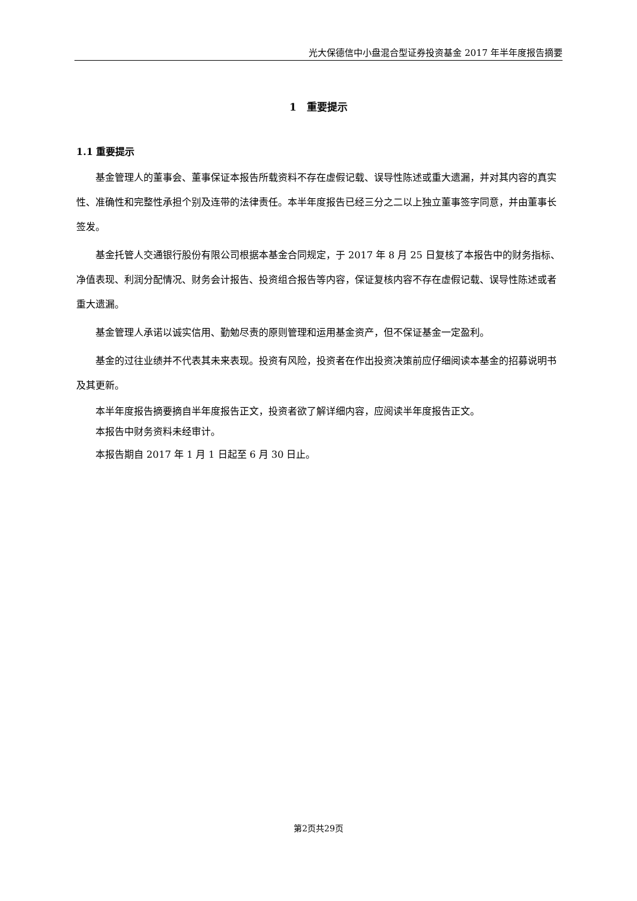光大保德信中小盘混合型证券投资基金 2017 年半年度报告摘要
1　重要提示
1.1 重要提示
基金管理人的董事会、董事保证本报告所载资料不存在虚假记载、误导性陈述或重大遗漏，并对其内容的真实性、准确性和完整性承担个别及连带的法律责任。本半年度报告已经三分之二以上独立董事签字同意，并由董事长签发。
基金托管人交通银行股份有限公司根据本基金合同规定，于 2017 年 8 月 25 日复核了本报告中的财务指标、净值表现、利润分配情况、财务会计报告、投资组合报告等内容，保证复核内容不存在虚假记载、误导性陈述或者重大遗漏。
基金管理人承诺以诚实信用、勤勉尽责的原则管理和运用基金资产，但不保证基金一定盈利。
基金的过往业绩并不代表其未来表现。投资有风险，投资者在作出投资决策前应仔细阅读本基金的招募说明书及其更新。
本半年度报告摘要摘自半年度报告正文，投资者欲了解详细内容，应阅读半年度报告正文。
本报告中财务资料未经审计。
本报告期自 2017 年 1 月 1 日起至 6 月 30 日止。
第2页共29页